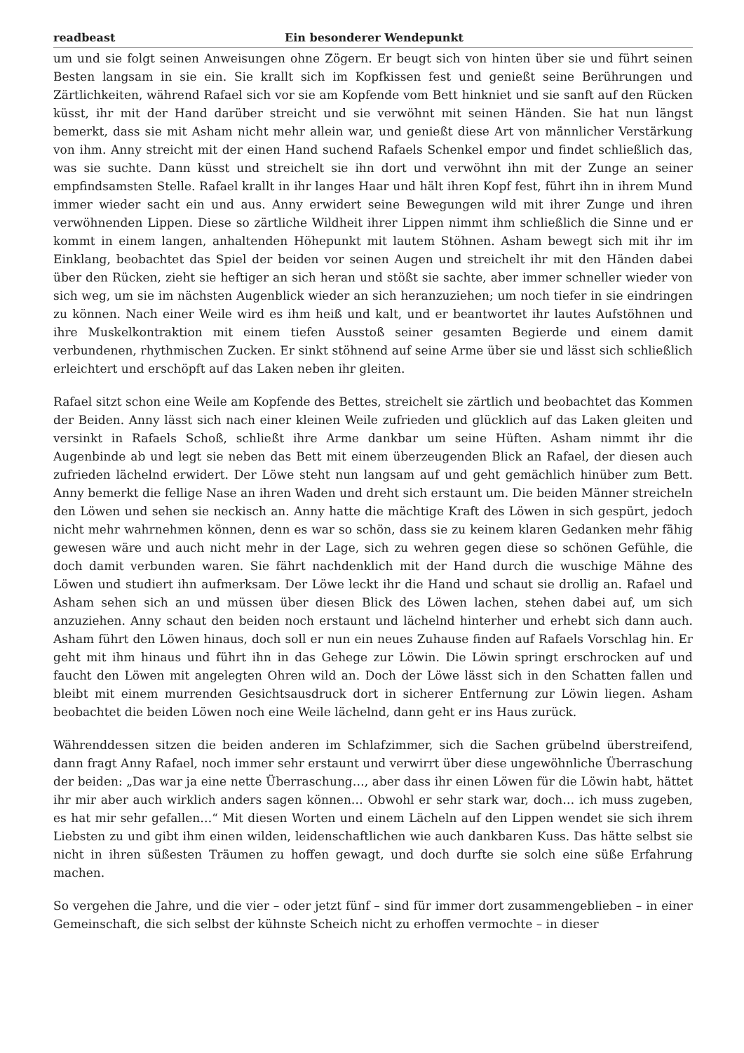readbeast Ein besonderer Wendepunkt
um und sie folgt seinen Anweisungen ohne Zögern. Er beugt sich von hinten über sie und führt seinen Besten langsam in sie ein. Sie krallt sich im Kopfkissen fest und genießt seine Berührungen und Zärtlichkeiten, während Rafael sich vor sie am Kopfende vom Bett hinkniet und sie sanft auf den Rücken küsst, ihr mit der Hand darüber streicht und sie verwöhnt mit seinen Händen. Sie hat nun längst bemerkt, dass sie mit Asham nicht mehr allein war, und genießt diese Art von männlicher Verstärkung von ihm. Anny streicht mit der einen Hand suchend Rafaels Schenkel empor und findet schließlich das, was sie suchte. Dann küsst und streichelt sie ihn dort und verwöhnt ihn mit der Zunge an seiner empfindsamsten Stelle. Rafael krallt in ihr langes Haar und hält ihren Kopf fest, führt ihn in ihrem Mund immer wieder sacht ein und aus. Anny erwidert seine Bewegungen wild mit ihrer Zunge und ihren verwöhnenden Lippen. Diese so zärtliche Wildheit ihrer Lippen nimmt ihm schließlich die Sinne und er kommt in einem langen, anhaltenden Höhepunkt mit lautem Stöhnen. Asham bewegt sich mit ihr im Einklang, beobachtet das Spiel der beiden vor seinen Augen und streichelt ihr mit den Händen dabei über den Rücken, zieht sie heftiger an sich heran und stößt sie sachte, aber immer schneller wieder von sich weg, um sie im nächsten Augenblick wieder an sich heranzuziehen; um noch tiefer in sie eindringen zu können. Nach einer Weile wird es ihm heiß und kalt, und er beantwortet ihr lautes Aufstöhnen und ihre Muskelkontraktion mit einem tiefen Ausstoß seiner gesamten Begierde und einem damit verbundenen, rhythmischen Zucken. Er sinkt stöhnend auf seine Arme über sie und lässt sich schließlich erleichtert und erschöpft auf das Laken neben ihr gleiten.
Rafael sitzt schon eine Weile am Kopfende des Bettes, streichelt sie zärtlich und beobachtet das Kommen der Beiden. Anny lässt sich nach einer kleinen Weile zufrieden und glücklich auf das Laken gleiten und versinkt in Rafaels Schoß, schließt ihre Arme dankbar um seine Hüften. Asham nimmt ihr die Augenbinde ab und legt sie neben das Bett mit einem überzeugenden Blick an Rafael, der diesen auch zufrieden lächelnd erwidert. Der Löwe steht nun langsam auf und geht gemächlich hinüber zum Bett. Anny bemerkt die fellige Nase an ihren Waden und dreht sich erstaunt um. Die beiden Männer streicheln den Löwen und sehen sie neckisch an. Anny hatte die mächtige Kraft des Löwen in sich gespürt, jedoch nicht mehr wahrnehmen können, denn es war so schön, dass sie zu keinem klaren Gedanken mehr fähig gewesen wäre und auch nicht mehr in der Lage, sich zu wehren gegen diese so schönen Gefühle, die doch damit verbunden waren. Sie fährt nachdenklich mit der Hand durch die wuschige Mähne des Löwen und studiert ihn aufmerksam. Der Löwe leckt ihr die Hand und schaut sie drollig an. Rafael und Asham sehen sich an und müssen über diesen Blick des Löwen lachen, stehen dabei auf, um sich anzuziehen. Anny schaut den beiden noch erstaunt und lächelnd hinterher und erhebt sich dann auch. Asham führt den Löwen hinaus, doch soll er nun ein neues Zuhause finden auf Rafaels Vorschlag hin. Er geht mit ihm hinaus und führt ihn in das Gehege zur Löwin. Die Löwin springt erschrocken auf und faucht den Löwen mit angelegten Ohren wild an. Doch der Löwe lässt sich in den Schatten fallen und bleibt mit einem murrenden Gesichtsausdruck dort in sicherer Entfernung zur Löwin liegen. Asham beobachtet die beiden Löwen noch eine Weile lächelnd, dann geht er ins Haus zurück.
Währenddessen sitzen die beiden anderen im Schlafzimmer, sich die Sachen grübelnd überstreifend, dann fragt Anny Rafael, noch immer sehr erstaunt und verwirrt über diese ungewöhnliche Überraschung der beiden: „Das war ja eine nette Überraschung…, aber dass ihr einen Löwen für die Löwin habt, hättet ihr mir aber auch wirklich anders sagen können… Obwohl er sehr stark war, doch… ich muss zugeben, es hat mir sehr gefallen…“ Mit diesen Worten und einem Lächeln auf den Lippen wendet sie sich ihrem Liebsten zu und gibt ihm einen wilden, leidenschaftlichen wie auch dankbaren Kuss. Das hätte selbst sie nicht in ihren süßesten Träumen zu hoffen gewagt, und doch durfte sie solch eine süße Erfahrung machen.
So vergehen die Jahre, und die vier – oder jetzt fünf – sind für immer dort zusammengeblieben – in einer Gemeinschaft, die sich selbst der kühnste Scheich nicht zu erhoffen vermochte – in dieser